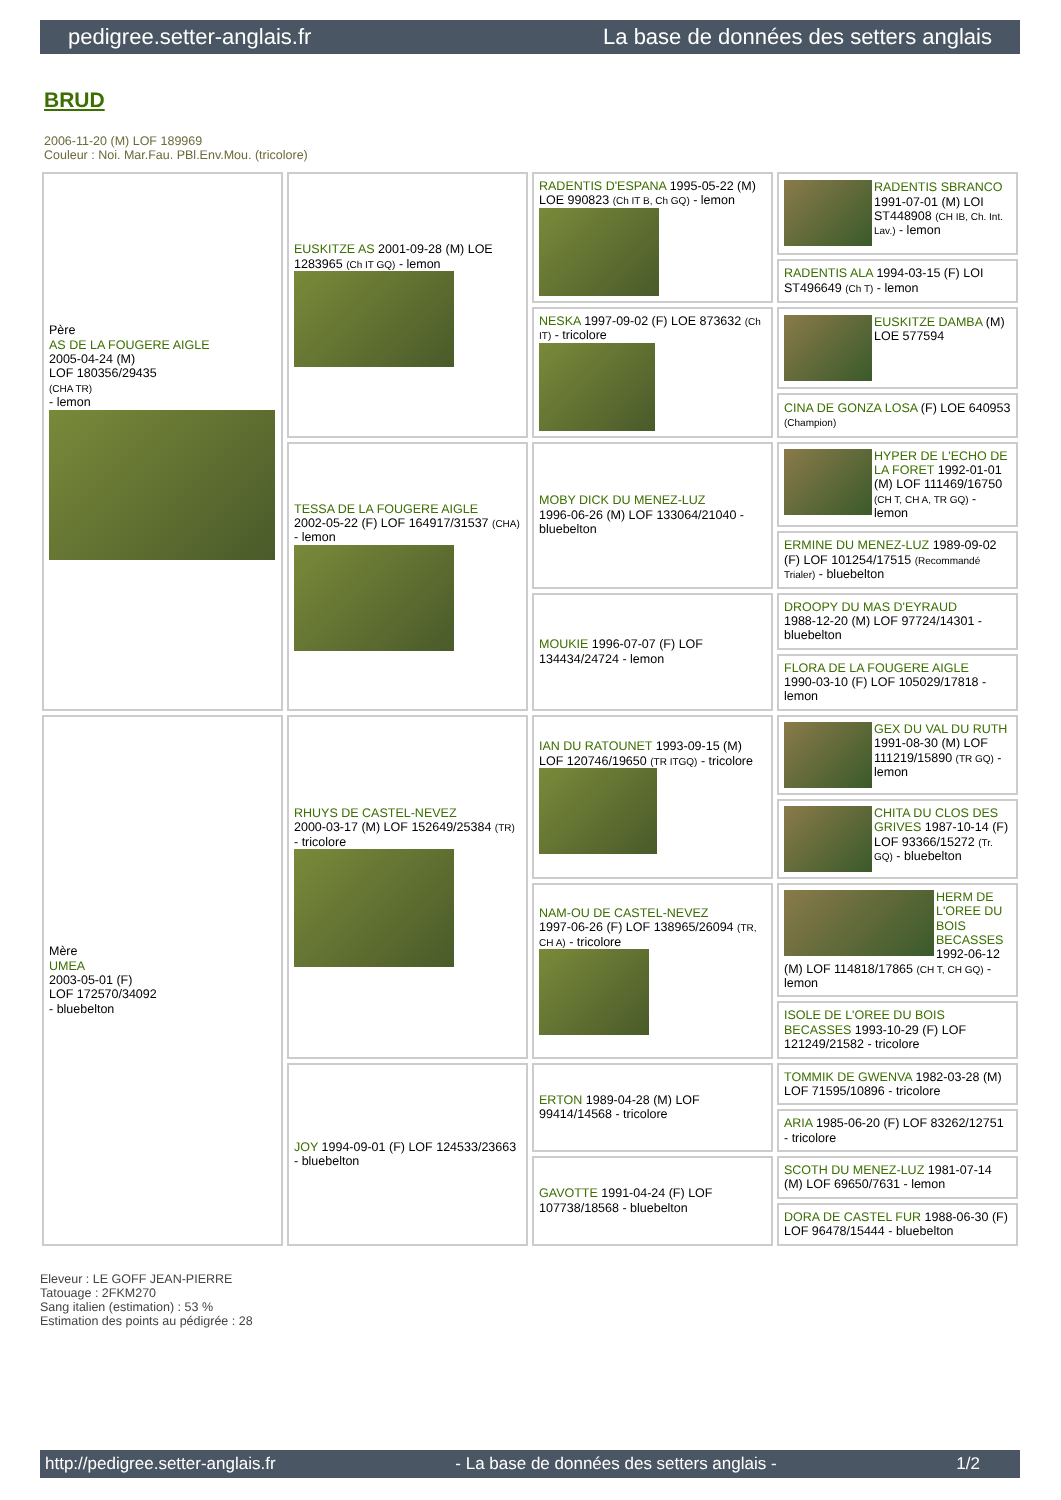pedigree.setter-anglais.fr La base de données des setters anglais
BRUD
2006-11-20 (M) LOF 189969
Couleur : Noi. Mar.Fau. PBl.Env.Mou. (tricolore)
| Père AS DE LA FOUGERE AIGLE 2005-04-24 (M) LOF 180356/29435 (CHA TR) - lemon | EUSKITZE AS 2001-09-28 (M) LOE 1283965 (Ch IT GQ) - lemon | RADENTIS D'ESPANA 1995-05-22 (M) LOE 990823 (Ch IT B, Ch GQ) - lemon | RADENTIS SBRANCO 1991-07-01 (M) LOI ST448908 (CH IB, Ch. Int. Lav.) - lemon |
| | | | RADENTIS ALA 1994-03-15 (F) LOI ST496649 (Ch T) - lemon |
| | | NESKA 1997-09-02 (F) LOE 873632 (Ch IT) - tricolore | EUSKITZE DAMBA (M) LOE 577594 |
| | | | CINA DE GONZA LOSA (F) LOE 640953 (Champion) |
| | TESSA DE LA FOUGERE AIGLE 2002-05-22 (F) LOF 164917/31537 (CHA) - lemon | MOBY DICK DU MENEZ-LUZ 1996-06-26 (M) LOF 133064/21040 - bluebelton | HYPER DE L'ECHO DE LA FORET 1992-01-01 (M) LOF 111469/16750 (CH T, CH A, TR GQ) - lemon |
| | | | ERMINE DU MENEZ-LUZ 1989-09-02 (F) LOF 101254/17515 (Recommandé Trialer) - bluebelton |
| | | MOUKIE 1996-07-07 (F) LOF 134434/24724 - lemon | DROOPY DU MAS D'EYRAUD 1988-12-20 (M) LOF 97724/14301 - bluebelton |
| | | | FLORA DE LA FOUGERE AIGLE 1990-03-10 (F) LOF 105029/17818 - lemon |
| Mère UMEA 2003-05-01 (F) LOF 172570/34092 - bluebelton | RHUYS DE CASTEL-NEVEZ 2000-03-17 (M) LOF 152649/25384 (TR) - tricolore | IAN DU RATOUNET 1993-09-15 (M) LOF 120746/19650 (TR ITGQ) - tricolore | GEX DU VAL DU RUTH 1991-08-30 (M) LOF 111219/15890 (TR GQ) - lemon |
| | | | CHITA DU CLOS DES GRIVES 1987-10-14 (F) LOF 93366/15272 (Tr. GQ) - bluebelton |
| | | NAM-OU DE CASTEL-NEVEZ 1997-06-26 (F) LOF 138965/26094 (TR, CH A) - tricolore | HERM DE L'OREE DU BOIS BECASSES 1992-06-12 (M) LOF 114818/17865 (CH T, CH GQ) - lemon |
| | | | ISOLE DE L'OREE DU BOIS BECASSES 1993-10-29 (F) LOF 121249/21582 - tricolore |
| | JOY 1994-09-01 (F) LOF 124533/23663 - bluebelton | ERTON 1989-04-28 (M) LOF 99414/14568 - tricolore | TOMMIK DE GWENVA 1982-03-28 (M) LOF 71595/10896 - tricolore |
| | | | ARIA 1985-06-20 (F) LOF 83262/12751 - tricolore |
| | | GAVOTTE 1991-04-24 (F) LOF 107738/18568 - bluebelton | SCOTH DU MENEZ-LUZ 1981-07-14 (M) LOF 69650/7631 - lemon |
| | | | DORA DE CASTEL FUR 1988-06-30 (F) LOF 96478/15444 - bluebelton |
Eleveur : LE GOFF JEAN-PIERRE
Tatouage : 2FKM270
Sang italien (estimation) : 53 %
Estimation des points au pédigrée : 28
http://pedigree.setter-anglais.fr - La base de données des setters anglais - 1/2